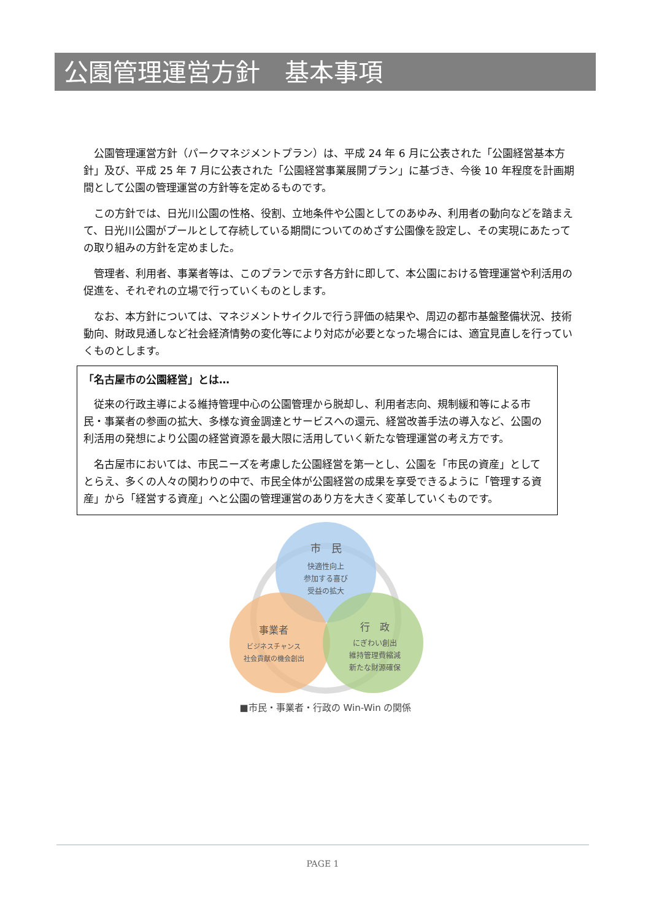公園管理運営方針　基本事項
公園管理運営方針（パークマネジメントプラン）は、平成 24 年 6 月に公表された「公園経営基本方針」及び、平成 25 年 7 月に公表された「公園経営事業展開プラン」に基づき、今後 10 年程度を計画期間として公園の管理運営の方針等を定めるものです。
この方針では、日光川公園の性格、役割、立地条件や公園としてのあゆみ、利用者の動向などを踏まえて、日光川公園がプールとして存続している期間についてのめざす公園像を設定し、その実現にあたっての取り組みの方針を定めました。
管理者、利用者、事業者等は、このプランで示す各方針に即して、本公園における管理運営や利活用の促進を、それぞれの立場で行っていくものとします。
なお、本方針については、マネジメントサイクルで行う評価の結果や、周辺の都市基盤整備状況、技術動向、財政見通しなど社会経済情勢の変化等により対応が必要となった場合には、適宜見直しを行っていくものとします。
「名古屋市の公園経営」とは…
従来の行政主導による維持管理中心の公園管理から脱却し、利用者志向、規制緩和等による市民・事業者の参画の拡大、多様な資金調達とサービスへの還元、経営改善手法の導入など、公園の利活用の発想により公園の経営資源を最大限に活用していく新たな管理運営の考え方です。
名古屋市においては、市民ニーズを考慮した公園経営を第一とし、公園を「市民の資産」としてとらえ、多くの人々の関わりの中で、市民全体が公園経営の成果を享受できるように「管理する資産」から「経営する資産」へと公園の管理運営のあり方を大きく変革していくものです。
市　民
快適性向上
参加する喜び
受益の拡大
事業者
ビジネスチャンス
社会貢献の機会創出
行　政
にぎわい創出
維持管理費縮減
新たな財源確保
■市民・事業者・行政の Win-Win の関係
PAGE 1